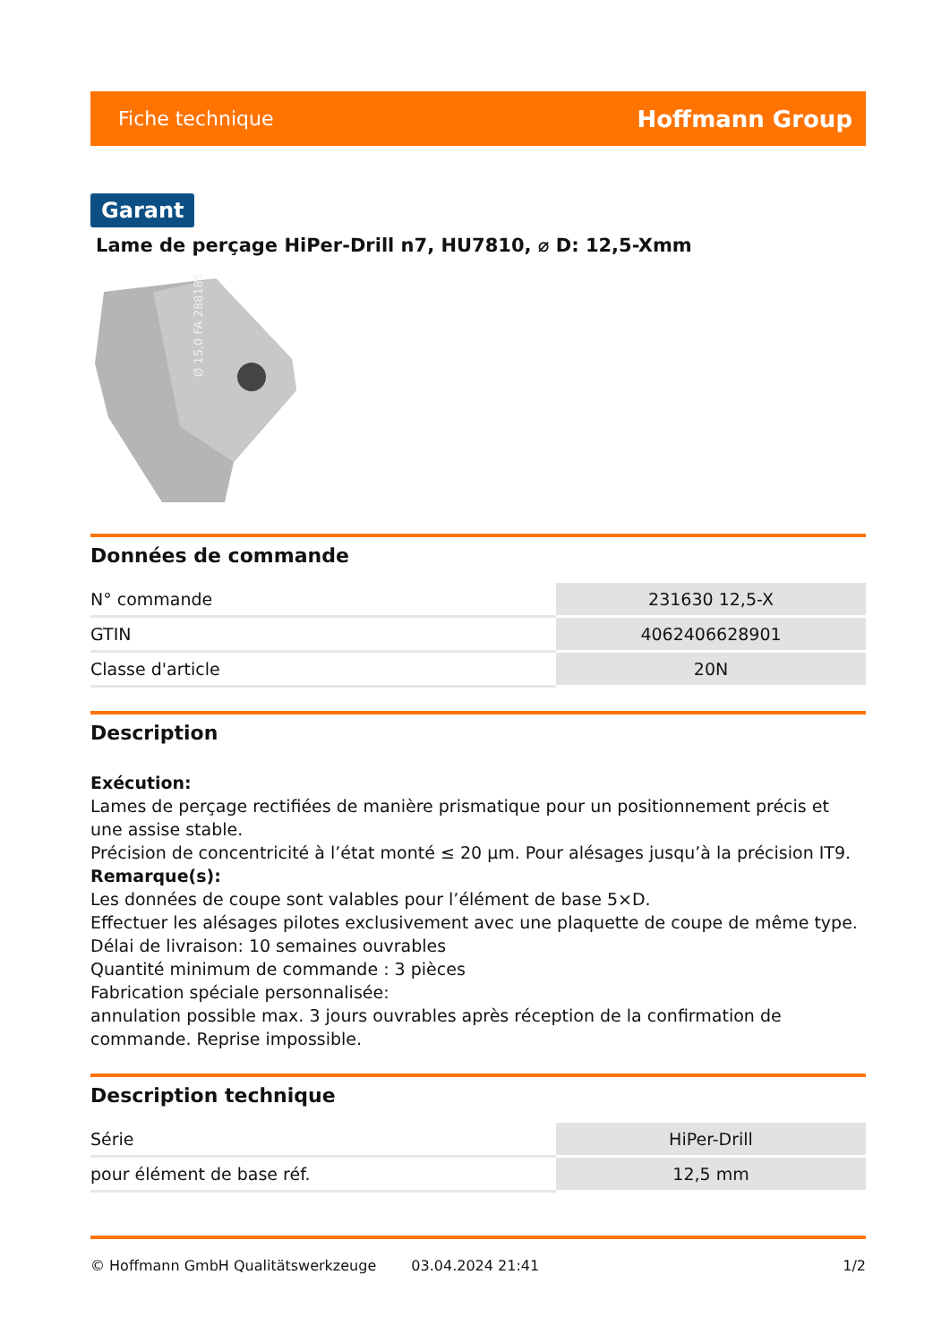Fiche technique Hoffmann Group
Garant
Lame de perçage HiPer-Drill n7, HU7810, ⌀ D: 12,5-Xmm
Ø 15,0 FA 2881851
Données de commande
| N° commande | 231630 12,5-X |
| GTIN | 4062406628901 |
| Classe d'article | 20N |
Description
Exécution:
Lames de perçage rectifiées de manière prismatique pour un positionnement précis et une assise stable.
Précision de concentricité à l’état monté ≤ 20 µm. Pour alésages jusqu’à la précision IT9.
Remarque(s):
Les données de coupe sont valables pour l’élément de base 5×D.
Effectuer les alésages pilotes exclusivement avec une plaquette de coupe de même type. Délai de livraison: 10 semaines ouvrables
Quantité minimum de commande : 3 pièces
Fabrication spéciale personnalisée:
annulation possible max. 3 jours ouvrables après réception de la confirmation de commande. Reprise impossible.
Description technique
| Série | HiPer-Drill |
| pour élément de base réf. | 12,5 mm |
© Hoffmann GmbH Qualitätswerkzeuge 03.04.2024 21:41 1/2